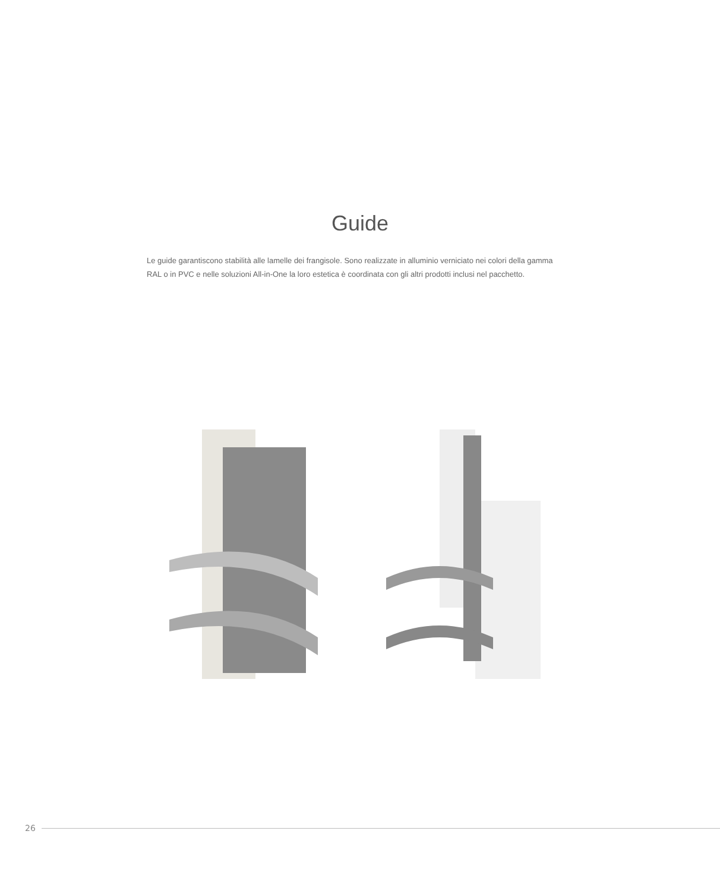Guide
Le guide garantiscono stabilità alle lamelle dei frangisole. Sono realizzate in alluminio verniciato nei colori della gamma RAL o in PVC e nelle soluzioni All-in-One la loro estetica è coordinata con gli altri prodotti inclusi nel pacchetto.
26